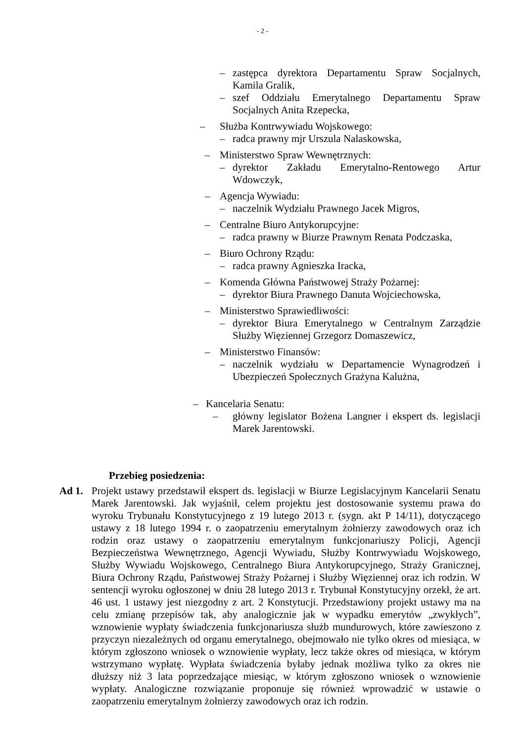- 2 -
– zastępca dyrektora Departamentu Spraw Socjalnych, Kamila Gralik,
– szef Oddziału Emerytalnego Departamentu Spraw Socjalnych Anita Rzepecka,
– Służba Kontrwywiadu Wojskowego:
– radca prawny mjr Urszula Nalaskowska,
– Ministerstwo Spraw Wewnętrznych:
– dyrektor Zakładu Emerytalno-Rentowego Artur Wdowczyk,
– Agencja Wywiadu:
– naczelnik Wydziału Prawnego Jacek Migros,
– Centralne Biuro Antykorupcyjne:
– radca prawny w Biurze Prawnym Renata Podczaska,
– Biuro Ochrony Rządu:
– radca prawny Agnieszka Iracka,
– Komenda Główna Państwowej Straży Pożarnej:
– dyrektor Biura Prawnego Danuta Wojciechowska,
– Ministerstwo Sprawiedliwości:
– dyrektor Biura Emerytalnego w Centralnym Zarządzie Służby Więziennej Grzegorz Domaszewicz,
– Ministerstwo Finansów:
– naczelnik wydziału w Departamencie Wynagrodzeń i Ubezpieczeń Społecznych Grażyna Kalużna,
– Kancelaria Senatu:
– główny legislator Bożena Langner i ekspert ds. legislacji Marek Jarentowski.
Przebieg posiedzenia:
Ad 1. Projekt ustawy przedstawił ekspert ds. legislacji w Biurze Legislacyjnym Kancelarii Senatu Marek Jarentowski. Jak wyjaśnił, celem projektu jest dostosowanie systemu prawa do wyroku Trybunału Konstytucyjnego z 19 lutego 2013 r. (sygn. akt P 14/11), dotyczącego ustawy z 18 lutego 1994 r. o zaopatrzeniu emerytalnym żołnierzy zawodowych oraz ich rodzin oraz ustawy o zaopatrzeniu emerytalnym funkcjonariuszy Policji, Agencji Bezpieczeństwa Wewnętrznego, Agencji Wywiadu, Służby Kontrwywiadu Wojskowego, Służby Wywiadu Wojskowego, Centralnego Biura Antykorupcyjnego, Straży Granicznej, Biura Ochrony Rządu, Państwowej Straży Pożarnej i Służby Więziennej oraz ich rodzin. W sentencji wyroku ogłoszonej w dniu 28 lutego 2013 r. Trybunał Konstytucyjny orzekł, że art. 46 ust. 1 ustawy jest niezgodny z art. 2 Konstytucji. Przedstawiony projekt ustawy ma na celu zmianę przepisów tak, aby analogicznie jak w wypadku emerytów „zwykłych”, wznowienie wypłaty świadczenia funkcjonariusza służb mundurowych, które zawieszono z przyczyn niezależnych od organu emerytalnego, obejmowało nie tylko okres od miesiąca, w którym zgłoszono wniosek o wznowienie wypłaty, lecz także okres od miesiąca, w którym wstrzymano wypłatę. Wypłata świadczenia byłaby jednak możliwa tylko za okres nie dłuższy niż 3 lata poprzedzające miesiąc, w którym zgłoszono wniosek o wznowienie wypłaty. Analogiczne rozwiązanie proponuje się również wprowadzić w ustawie o zaopatrzeniu emerytalnym żołnierzy zawodowych oraz ich rodzin.